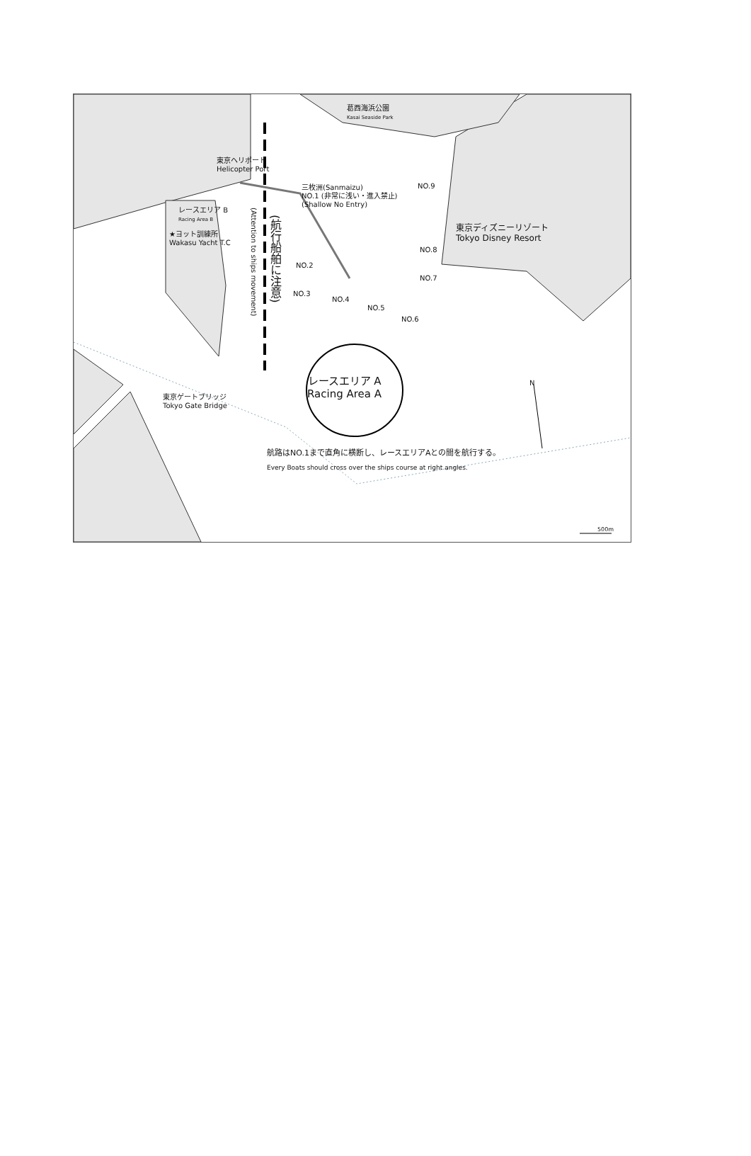葛西海浜公園
Kasai Seaside Park
東京ヘリポート
Helicopter Port
レースエリア B
Racing Area B
★ヨット訓練所
Wakasu Yacht T.C
三枚洲(Sanmaizu)
NO.1 (非常に浅い・進入禁止)
(Shallow No Entry)
(航行船舶に注意)
(Attention to ships movement)
NO.9
東京ディズニーリゾート
Tokyo Disney Resort
NO.2
NO.3
NO.4
NO.5
NO.6
NO.7
NO.8
レースエリア A
Racing Area A
N
東京ゲートブリッジ
Tokyo Gate Bridge
航路はNO.1まで直角に横断し、レースエリアAとの間を航行する。
Every Boats should cross over the ships course at right angles.
500m